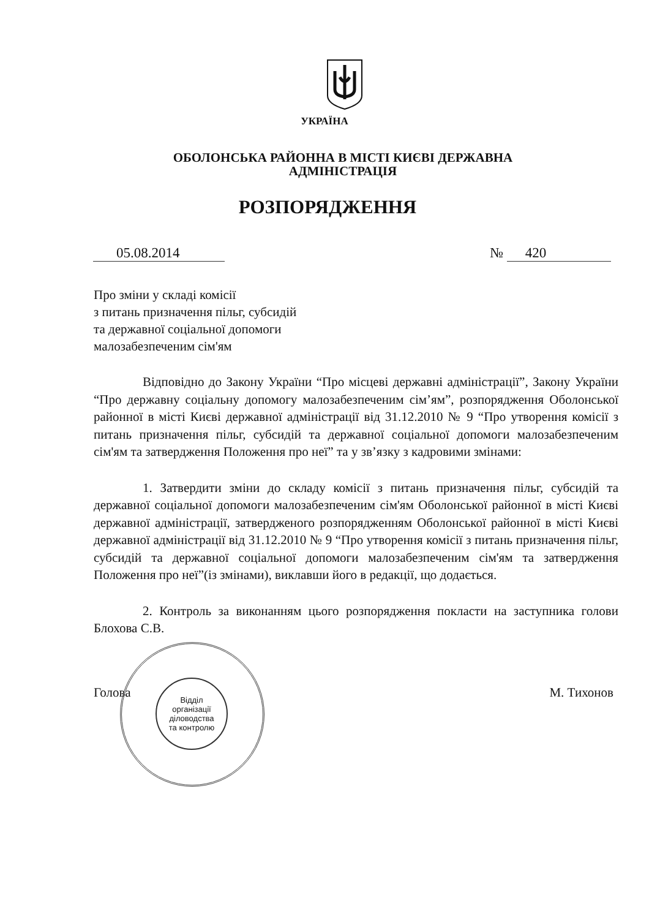УКРАЇНА
ОБОЛОНСЬКА РАЙОННА В МІСТІ КИЄВІ ДЕРЖАВНА
АДМІНІСТРАЦІЯ
РОЗПОРЯДЖЕННЯ
05.08.2014 № 420
Про зміни у складі комісії
з питань призначення пільг, субсидій
та державної соціальної допомоги
малозабезпеченим сім'ям
Відповідно до Закону України “Про місцеві державні адміністрації”, Закону України “Про державну соціальну допомогу малозабезпеченим сім’ям”, розпорядження Оболонської районної в місті Києві державної адміністрації від 31.12.2010 № 9 “Про утворення комісії з питань призначення пільг, субсидій та державної соціальної допомоги малозабезпеченим сім'ям та затвердження Положення про неї” та у зв’язку з кадровими змінами:
1. Затвердити зміни до складу комісії з питань призначення пільг, субсидій та державної соціальної допомоги малозабезпеченим сім'ям Оболонської районної в місті Києві державної адміністрації, затвердженого розпорядженням Оболонської районної в місті Києві державної адміністрації від 31.12.2010 № 9 “Про утворення комісії з питань призначення пільг, субсидій та державної соціальної допомоги малозабезпеченим сім'ям та затвердження Положення про неї”(із змінами), виклавши його в редакції, що додається.
2. Контроль за виконанням цього розпорядження покласти на заступника голови Блохова С.В.
Голова М. Тихонов
Відділ
організації
діловодства
та контролю